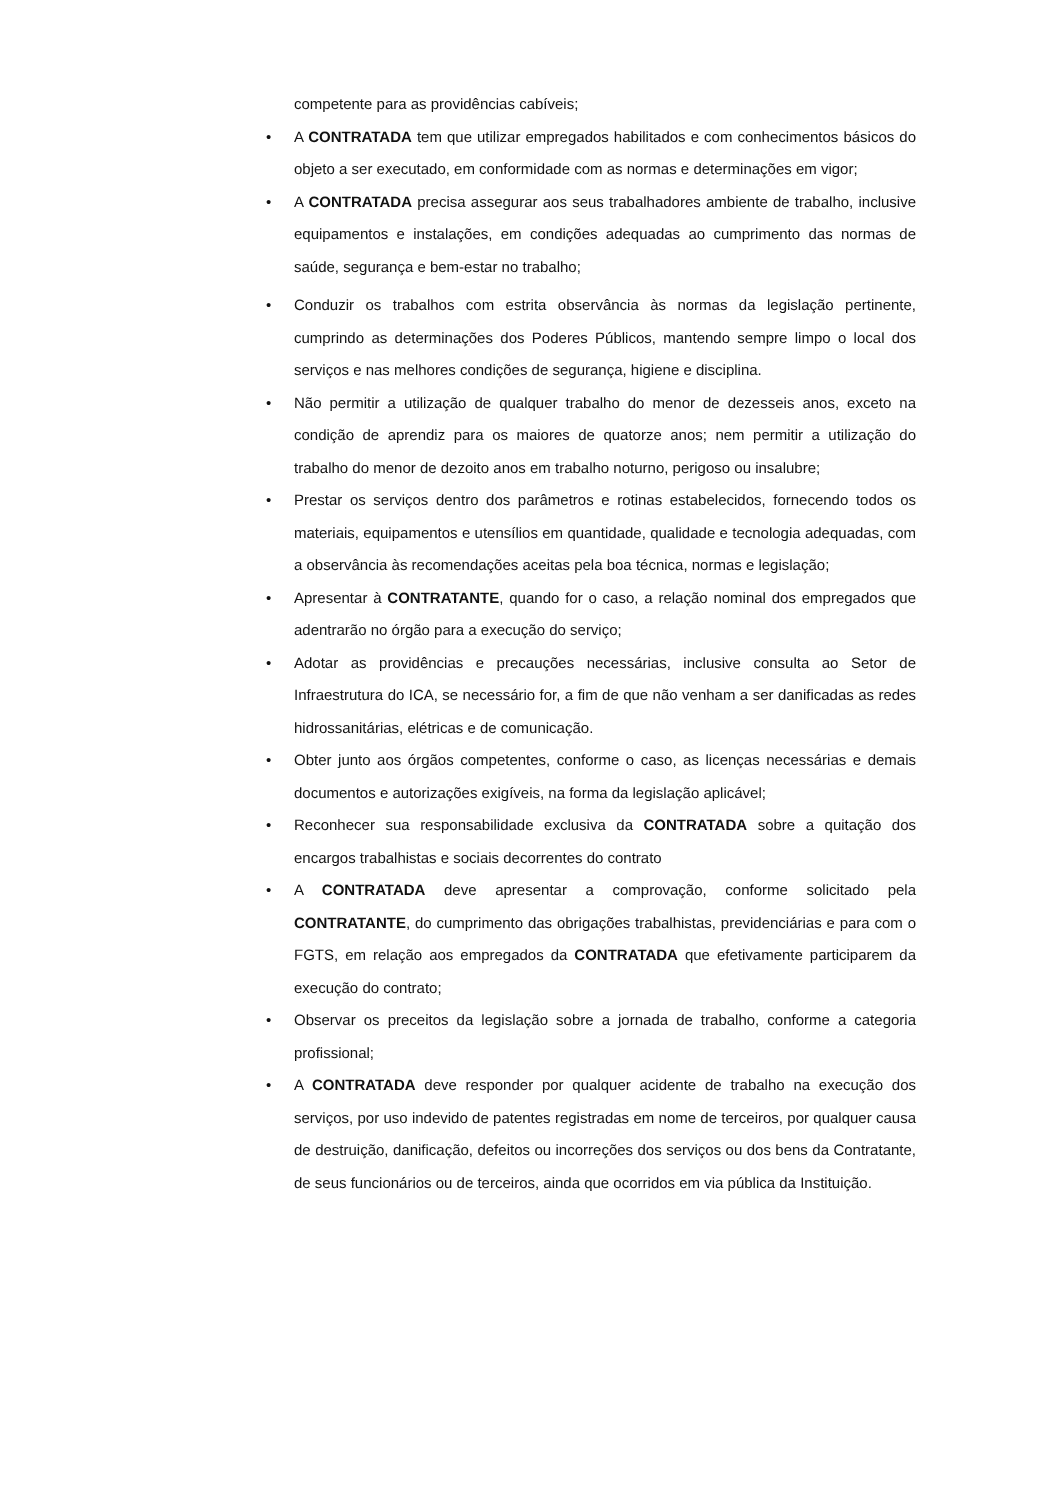competente para as providências cabíveis;
• A CONTRATADA tem que utilizar empregados habilitados e com conhecimentos básicos do objeto a ser executado, em conformidade com as normas e determinações em vigor;
• A CONTRATADA precisa assegurar aos seus trabalhadores ambiente de trabalho, inclusive equipamentos e instalações, em condições adequadas ao cumprimento das normas de saúde, segurança e bem-estar no trabalho;
• Conduzir os trabalhos com estrita observância às normas da legislação pertinente, cumprindo as determinações dos Poderes Públicos, mantendo sempre limpo o local dos serviços e nas melhores condições de segurança, higiene e disciplina.
• Não permitir a utilização de qualquer trabalho do menor de dezesseis anos, exceto na condição de aprendiz para os maiores de quatorze anos; nem permitir a utilização do trabalho do menor de dezoito anos em trabalho noturno, perigoso ou insalubre;
• Prestar os serviços dentro dos parâmetros e rotinas estabelecidos, fornecendo todos os materiais, equipamentos e utensílios em quantidade, qualidade e tecnologia adequadas, com a observância às recomendações aceitas pela boa técnica, normas e legislação;
• Apresentar à CONTRATANTE, quando for o caso, a relação nominal dos empregados que adentrarão no órgão para a execução do serviço;
• Adotar as providências e precauções necessárias, inclusive consulta ao Setor de Infraestrutura do ICA, se necessário for, a fim de que não venham a ser danificadas as redes hidrossanitárias, elétricas e de comunicação.
• Obter junto aos órgãos competentes, conforme o caso, as licenças necessárias e demais documentos e autorizações exigíveis, na forma da legislação aplicável;
• Reconhecer sua responsabilidade exclusiva da CONTRATADA sobre a quitação dos encargos trabalhistas e sociais decorrentes do contrato
• A CONTRATADA deve apresentar a comprovação, conforme solicitado pela CONTRATANTE, do cumprimento das obrigações trabalhistas, previdenciárias e para com o FGTS, em relação aos empregados da CONTRATADA que efetivamente participarem da execução do contrato;
• Observar os preceitos da legislação sobre a jornada de trabalho, conforme a categoria profissional;
• A CONTRATADA deve responder por qualquer acidente de trabalho na execução dos serviços, por uso indevido de patentes registradas em nome de terceiros, por qualquer causa de destruição, danificação, defeitos ou incorreções dos serviços ou dos bens da Contratante, de seus funcionários ou de terceiros, ainda que ocorridos em via pública da Instituição.